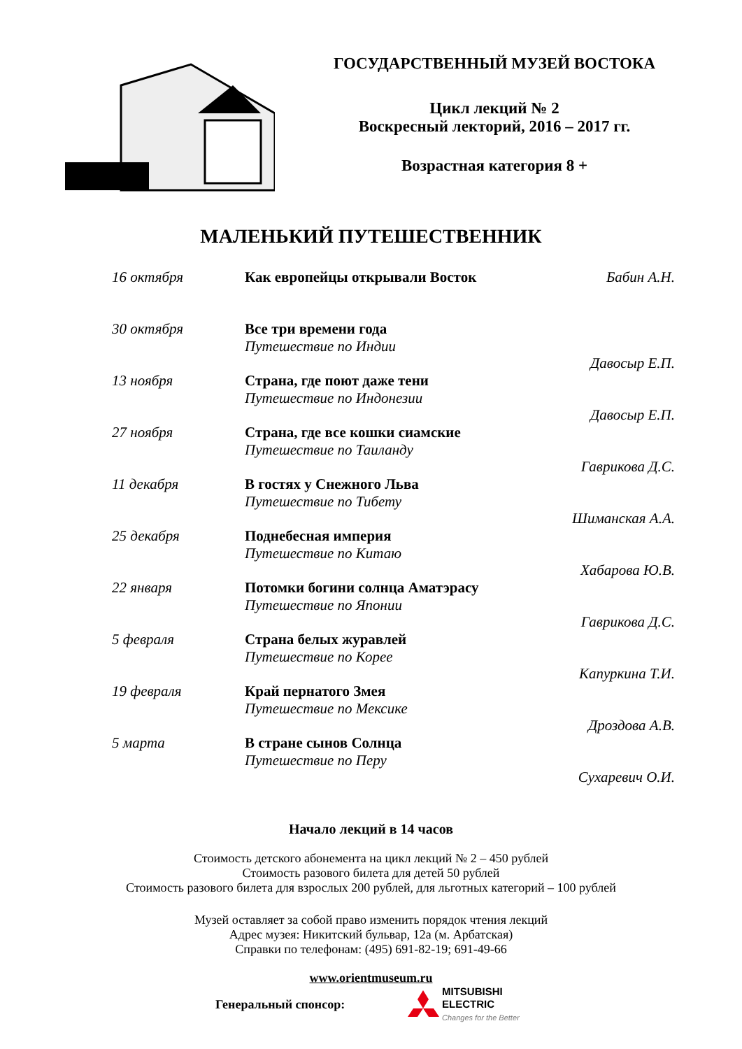ГОСУДАРСТВЕННЫЙ МУЗЕЙ ВОСТОКА
Цикл лекций № 2
Воскресный лекторий, 2016 – 2017 гг.
Возрастная категория 8 +
МАЛЕНЬКИЙ ПУТЕШЕСТВЕННИК
| 16 октября | Как европейцы открывали Восток | Бабин А.Н. |
| 30 октября | Все три времени года Путешествие по Индии | Давосыр Е.П. |
| 13 ноября | Страна, где поют даже тени Путешествие по Индонезии | Давосыр Е.П. |
| 27 ноября | Страна, где все кошки сиамские Путешествие по Таиланду | Гаврикова Д.С. |
| 11 декабря | В гостях у Снежного Льва Путешествие по Тибету | Шиманская А.А. |
| 25 декабря | Поднебесная империя Путешествие по Китаю | Хабарова Ю.В. |
| 22 января | Потомки богини солнца Аматэрасу Путешествие по Японии | Гаврикова Д.С. |
| 5 февраля | Страна белых журавлей Путешествие по Корее | Капуркина Т.И. |
| 19 февраля | Край пернатого Змея Путешествие по Мексике | Дроздова А.В. |
| 5 марта | В стране сынов Солнца Путешествие по Перу | Сухаревич О.И. |
Начало лекций в 14 часов
Стоимость детского абонемента на цикл лекций № 2 – 450 рублей
Стоимость разового билета для детей 50 рублей
Стоимость разового билета для взрослых 200 рублей, для льготных категорий – 100 рублей
Музей оставляет за собой право изменить порядок чтения лекций
Адрес музея: Никитский бульвар, 12а (м. Арбатская)
Справки по телефонам: (495) 691-82-19; 691-49-66
www.orientmuseum.ru
Генеральный спонсор:
MITSUBISHI
ELECTRIC
Changes for the Better